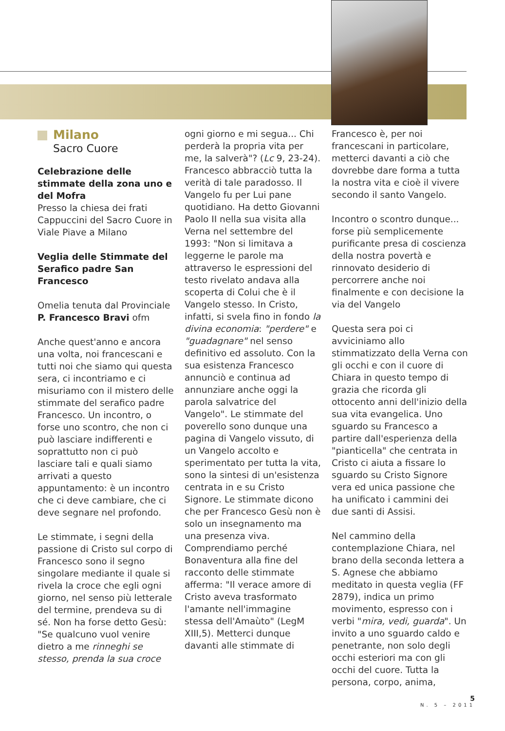Milano
Sacro Cuore
Celebrazione delle stimmate della zona uno e del Mofra
Presso la chiesa dei frati Cappuccini del Sacro Cuore in Viale Piave a Milano
Veglia delle Stimmate del Serafico padre San Francesco
Omelia tenuta dal Provinciale P. Francesco Bravi ofm
Anche quest'anno e ancora una volta, noi francescani e tutti noi che siamo qui questa sera, ci incontriamo e ci misuriamo con il mistero delle stimmate del serafico padre Francesco. Un incontro, o forse uno scontro, che non ci può lasciare indifferenti e soprattutto non ci può lasciare tali e quali siamo arrivati a questo appuntamento: è un incontro che ci deve cambiare, che ci deve segnare nel profondo.
Le stimmate, i segni della passione di Cristo sul corpo di Francesco sono il segno singolare mediante il quale si rivela la croce che egli ogni giorno, nel senso più letterale del termine, prendeva su di sé. Non ha forse detto Gesù: "Se qualcuno vuol venire dietro a me rinneghi se stesso, prenda la sua croce
ogni giorno e mi segua... Chi perderà la propria vita per me, la salverà"? (Lc 9, 23-24). Francesco abbracciò tutta la verità di tale paradosso. Il Vangelo fu per Lui pane quotidiano. Ha detto Giovanni Paolo II nella sua visita alla Verna nel settembre del 1993: "Non si limitava a leggerne le parole ma attraverso le espressioni del testo rivelato andava alla scoperta di Colui che è il Vangelo stesso. In Cristo, infatti, si svela fino in fondo la divina economia: "perdere" e "guadagnare" nel senso definitivo ed assoluto. Con la sua esistenza Francesco annunciò e continua ad annunziare anche oggi la parola salvatrice del Vangelo". Le stimmate del poverello sono dunque una pagina di Vangelo vissuto, di un Vangelo accolto e sperimentato per tutta la vita, sono la sintesi di un'esistenza centrata in e su Cristo Signore. Le stimmate dicono che per Francesco Gesù non è solo un insegnamento ma una presenza viva. Comprendiamo perché Bonaventura alla fine del racconto delle stimmate afferma: "Il verace amore di Cristo aveva trasformato l'amante nell'immagine stessa dell'Amaùto" (LegM XIII,5). Metterci dunque davanti alle stimmate di
Francesco è, per noi francescani in particolare, metterci davanti a ciò che dovrebbe dare forma a tutta la nostra vita e cioè il vivere secondo il santo Vangelo.
Incontro o scontro dunque... forse più semplicemente purificante presa di coscienza della nostra povertà e rinnovato desiderio di percorrere anche noi finalmente e con decisione la via del Vangelo
Questa sera poi ci avviciniamo allo stimmatizzato della Verna con gli occhi e con il cuore di Chiara in questo tempo di grazia che ricorda gli ottocento anni dell'inizio della sua vita evangelica. Uno sguardo su Francesco a partire dall'esperienza della "pianticella" che centrata in Cristo ci aiuta a fissare lo sguardo su Cristo Signore vera ed unica passione che ha unificato i cammini dei due santi di Assisi.
Nel cammino della contemplazione Chiara, nel brano della seconda lettera a S. Agnese che abbiamo meditato in questa veglia (FF 2879), indica un primo movimento, espresso con i verbi "mira, vedi, guarda". Un invito a uno sguardo caldo e penetrante, non solo degli occhi esteriori ma con gli occhi del cuore. Tutta la persona, corpo, anima,
5
N. 5 – 2011